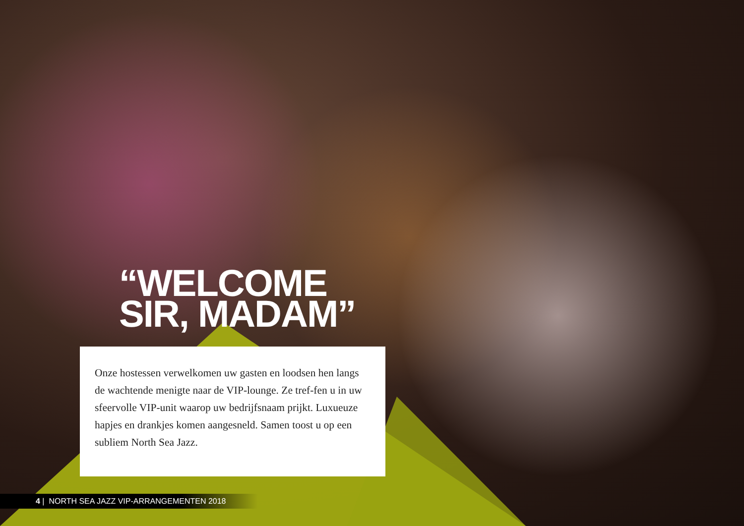“WELCOME
SIR, MADAM”
Onze hostessen verwelkomen uw gasten en loodsen hen langs de wachtende menigte naar de VIP-lounge. Ze tref-fen u in uw sfeervolle VIP-unit waarop uw bedrijfsnaam prijkt. Luxueuze hapjes en drankjes komen aangesneld. Samen toost u op een subliem North Sea Jazz.
4 | NORTH SEA JAZZ VIP-ARRANGEMENTEN 2018